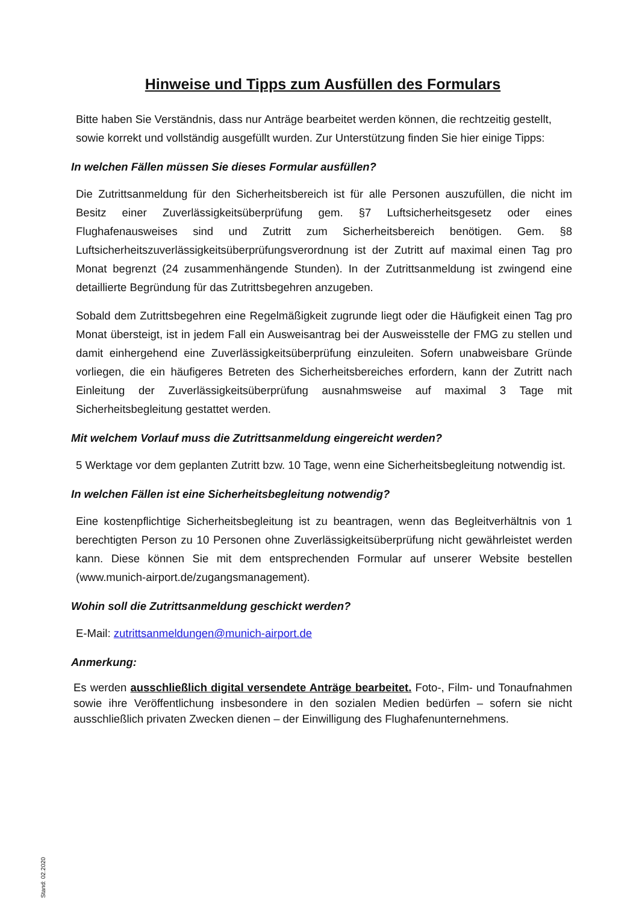Hinweise und Tipps zum Ausfüllen des Formulars
Bitte haben Sie Verständnis, dass nur Anträge bearbeitet werden können, die rechtzeitig gestellt, sowie korrekt und vollständig ausgefüllt wurden. Zur Unterstützung finden Sie hier einige Tipps:
In welchen Fällen müssen Sie dieses Formular ausfüllen?
Die Zutrittsanmeldung für den Sicherheitsbereich ist für alle Personen auszufüllen, die nicht im Besitz einer Zuverlässigkeitsüberprüfung gem. §7 Luftsicherheitsgesetz oder eines Flughafenausweises sind und Zutritt zum Sicherheitsbereich benötigen. Gem. §8 Luftsicherheitszuverlässigkeitsüberprüfungsverordnung ist der Zutritt auf maximal einen Tag pro Monat begrenzt (24 zusammenhängende Stunden). In der Zutrittsanmeldung ist zwingend eine detaillierte Begründung für das Zutrittsbegehren anzugeben.
Sobald dem Zutrittsbegehren eine Regelmäßigkeit zugrunde liegt oder die Häufigkeit einen Tag pro Monat übersteigt, ist in jedem Fall ein Ausweisantrag bei der Ausweisstelle der FMG zu stellen und damit einhergehend eine Zuverlässigkeitsüberprüfung einzuleiten. Sofern unabweisbare Gründe vorliegen, die ein häufigeres Betreten des Sicherheitsbereiches erfordern, kann der Zutritt nach Einleitung der Zuverlässigkeitsüberprüfung ausnahmsweise auf maximal 3 Tage mit Sicherheitsbegleitung gestattet werden.
Mit welchem Vorlauf muss die Zutrittsanmeldung eingereicht werden?
5 Werktage vor dem geplanten Zutritt bzw. 10 Tage, wenn eine Sicherheitsbegleitung notwendig ist.
In welchen Fällen ist eine Sicherheitsbegleitung notwendig?
Eine kostenpflichtige Sicherheitsbegleitung ist zu beantragen, wenn das Begleitverhältnis von 1 berechtigten Person zu 10 Personen ohne Zuverlässigkeitsüberprüfung nicht gewährleistet werden kann. Diese können Sie mit dem entsprechenden Formular auf unserer Website bestellen (www.munich-airport.de/zugangsmanagement).
Wohin soll die Zutrittsanmeldung geschickt werden?
E-Mail: zutrittsanmeldungen@munich-airport.de
Anmerkung:
Es werden ausschließlich digital versendete Anträge bearbeitet. Foto-, Film- und Tonaufnahmen sowie ihre Veröffentlichung insbesondere in den sozialen Medien bedürfen – sofern sie nicht ausschließlich privaten Zwecken dienen – der Einwilligung des Flughafenunternehmens.
Stand: 02.2020